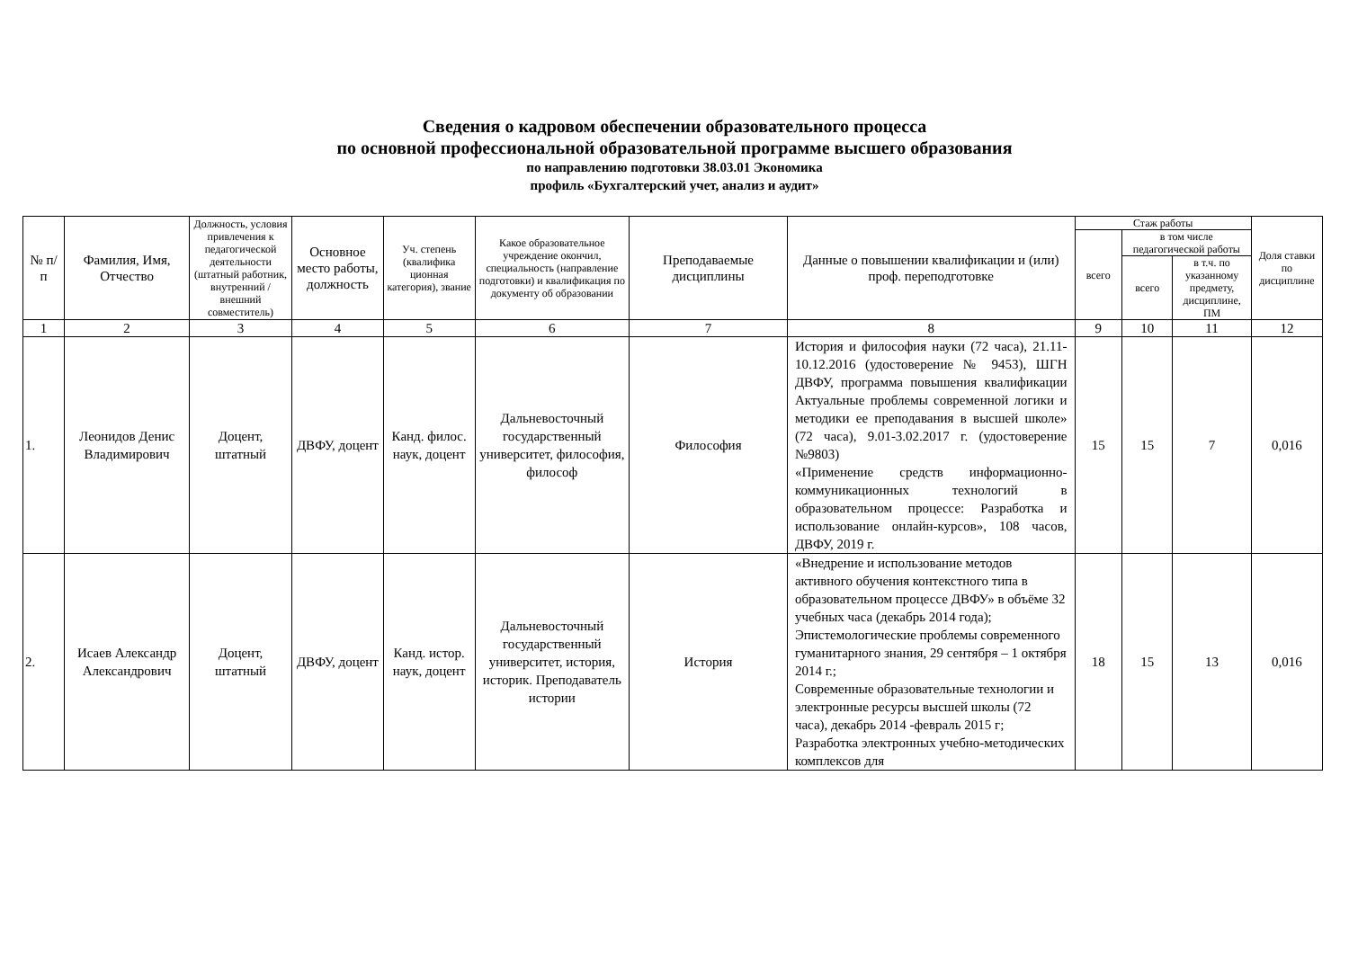Сведения о кадровом обеспечении образовательного процесса
по основной профессиональной образовательной программе высшего образования
по направлению подготовки 38.03.01 Экономика
профиль «Бухгалтерский учет, анализ и аудит»
| № п/ п | Фамилия, Имя, Отчество | Должность, условия привлечения к педагогической деятельности (штатный работник, внутренний /внешний совместитель) | Основное место работы, должность | Уч. степень (квалифика ционная категория), звание | Какое образовательное учреждение окончил, специальность (направление подготовки) и квалификация по документу об образовании | Преподаваемые дисциплины | Данные о повышении квалификации и (или) проф. переподготовке | Стаж работы | | | Доля ставки по дисциплине |
| --- | --- | --- | --- | --- | --- | --- | --- | --- | --- | --- | --- |
| | | | | | | | | всего | в том числе педагогической работы | | |
| | | | | | | | | | всего | в т.ч. по указанному предмету, дисциплине, ПМ | |
| 1 | 2 | 3 | 4 | 5 | 6 | 7 | 8 | 9 | 10 | 11 | 12 |
| 1. | Леонидов Денис Владимирович | Доцент, штатный | ДВФУ, доцент | Канд. филос. наук, доцент | Дальневосточный государственный университет, философия, философ | Философия | История и философия науки (72 часа), 21.11-10.12.2016 (удостоверение № 9453), ШГН ДВФУ, программа повышения квалификации Актуальные проблемы современной логики и методики ее преподавания в высшей школе» (72 часа), 9.01-3.02.2017 г. (удостоверение №9803) «Применение средств информационно-коммуникационных технологий в образовательном процессе: Разработка и использование онлайн-курсов», 108 часов, ДВФУ, 2019 г. | 15 | 15 | 7 | 0,016 |
| 2. | Исаев Александр Александрович | Доцент, штатный | ДВФУ, доцент | Канд. истор. наук, доцент | Дальневосточный государственный университет, история, историк. Преподаватель истории | История | «Внедрение и использование методов активного обучения контекстного типа в образовательном процессе ДВФУ» в объёме 32 учебных часа (декабрь 2014 года); Эпистемологические проблемы современного гуманитарного знания, 29 сентября – 1 октября 2014 г.; Современные образовательные технологии и электронные ресурсы высшей школы (72 часа), декабрь 2014 -февраль 2015 г; Разработка электронных учебно-методических комплексов для | 18 | 15 | 13 | 0,016 |